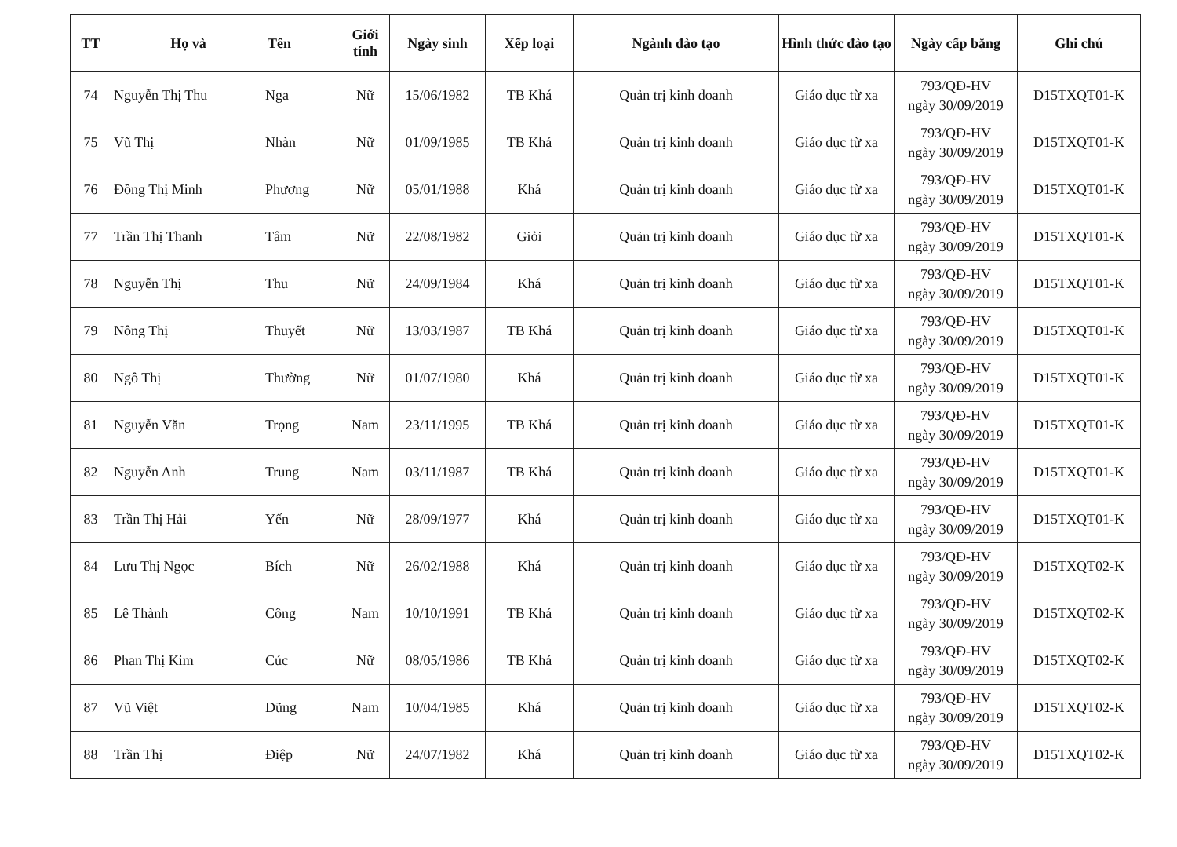| TT | Họ và | Tên | Giới tính | Ngày sinh | Xếp loại | Ngành đào tạo | Hình thức đào tạo | Ngày cấp bằng | Ghi chú |
| --- | --- | --- | --- | --- | --- | --- | --- | --- | --- |
| 74 | Nguyễn Thị Thu | Nga | Nữ | 15/06/1982 | TB Khá | Quản trị kinh doanh | Giáo dục từ xa | 793/QĐ-HV ngày 30/09/2019 | D15TXQT01-K |
| 75 | Vũ Thị | Nhàn | Nữ | 01/09/1985 | TB Khá | Quản trị kinh doanh | Giáo dục từ xa | 793/QĐ-HV ngày 30/09/2019 | D15TXQT01-K |
| 76 | Đồng Thị Minh | Phương | Nữ | 05/01/1988 | Khá | Quản trị kinh doanh | Giáo dục từ xa | 793/QĐ-HV ngày 30/09/2019 | D15TXQT01-K |
| 77 | Trần Thị Thanh | Tâm | Nữ | 22/08/1982 | Giỏi | Quản trị kinh doanh | Giáo dục từ xa | 793/QĐ-HV ngày 30/09/2019 | D15TXQT01-K |
| 78 | Nguyễn Thị | Thu | Nữ | 24/09/1984 | Khá | Quản trị kinh doanh | Giáo dục từ xa | 793/QĐ-HV ngày 30/09/2019 | D15TXQT01-K |
| 79 | Nông Thị | Thuyết | Nữ | 13/03/1987 | TB Khá | Quản trị kinh doanh | Giáo dục từ xa | 793/QĐ-HV ngày 30/09/2019 | D15TXQT01-K |
| 80 | Ngô Thị | Thường | Nữ | 01/07/1980 | Khá | Quản trị kinh doanh | Giáo dục từ xa | 793/QĐ-HV ngày 30/09/2019 | D15TXQT01-K |
| 81 | Nguyễn Văn | Trọng | Nam | 23/11/1995 | TB Khá | Quản trị kinh doanh | Giáo dục từ xa | 793/QĐ-HV ngày 30/09/2019 | D15TXQT01-K |
| 82 | Nguyễn Anh | Trung | Nam | 03/11/1987 | TB Khá | Quản trị kinh doanh | Giáo dục từ xa | 793/QĐ-HV ngày 30/09/2019 | D15TXQT01-K |
| 83 | Trần Thị Hải | Yến | Nữ | 28/09/1977 | Khá | Quản trị kinh doanh | Giáo dục từ xa | 793/QĐ-HV ngày 30/09/2019 | D15TXQT01-K |
| 84 | Lưu Thị Ngọc | Bích | Nữ | 26/02/1988 | Khá | Quản trị kinh doanh | Giáo dục từ xa | 793/QĐ-HV ngày 30/09/2019 | D15TXQT02-K |
| 85 | Lê Thành | Công | Nam | 10/10/1991 | TB Khá | Quản trị kinh doanh | Giáo dục từ xa | 793/QĐ-HV ngày 30/09/2019 | D15TXQT02-K |
| 86 | Phan Thị Kim | Cúc | Nữ | 08/05/1986 | TB Khá | Quản trị kinh doanh | Giáo dục từ xa | 793/QĐ-HV ngày 30/09/2019 | D15TXQT02-K |
| 87 | Vũ Việt | Dũng | Nam | 10/04/1985 | Khá | Quản trị kinh doanh | Giáo dục từ xa | 793/QĐ-HV ngày 30/09/2019 | D15TXQT02-K |
| 88 | Trần Thị | Điệp | Nữ | 24/07/1982 | Khá | Quản trị kinh doanh | Giáo dục từ xa | 793/QĐ-HV ngày 30/09/2019 | D15TXQT02-K |